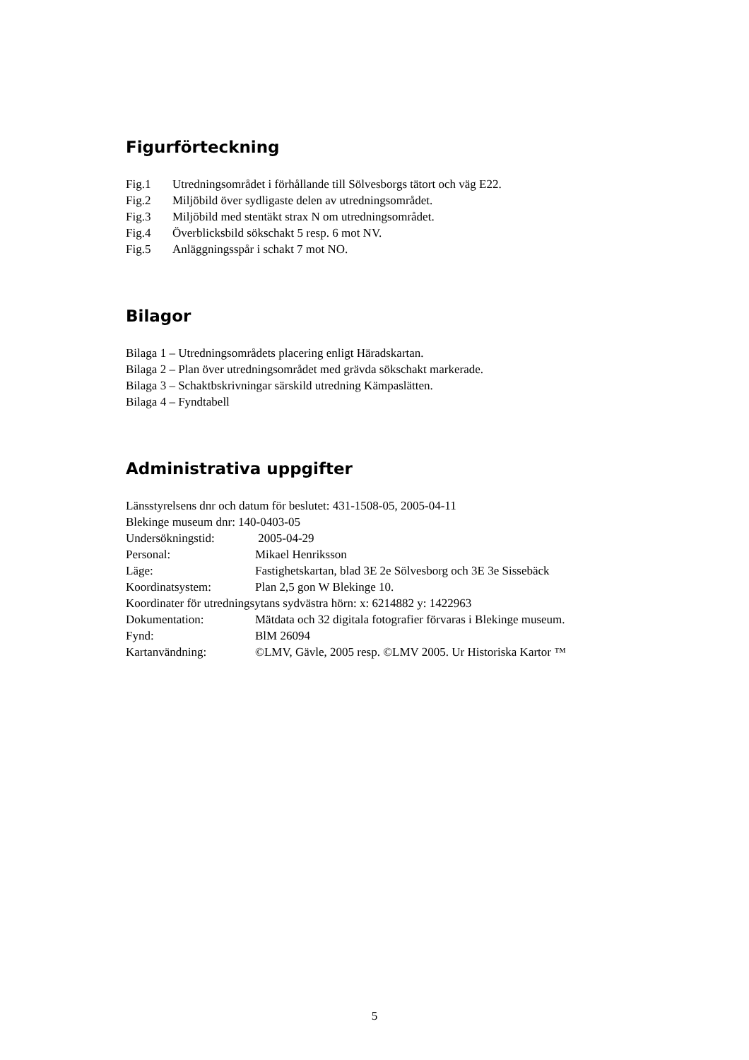Figurförteckning
Fig.1 Utredningsområdet i förhållande till Sölvesborgs tätort och väg E22.
Fig.2 Miljöbild över sydligaste delen av utredningsområdet.
Fig.3 Miljöbild med stentäkt strax N om utredningsområdet.
Fig.4 Överblicksbild sökschakt 5 resp. 6 mot NV.
Fig.5 Anläggningsspår i schakt 7 mot NO.
Bilagor
Bilaga 1 – Utredningsområdets placering enligt Häradskartan.
Bilaga 2 – Plan över utredningsområdet med grävda sökschakt markerade.
Bilaga 3 – Schaktbskrivningar särskild utredning Kämpaslätten.
Bilaga 4 – Fyndtabell
Administrativa uppgifter
Länsstyrelsens dnr och datum för beslutet: 431-1508-05, 2005-04-11
Blekinge museum dnr: 140-0403-05
Undersökningstid: 2005-04-29
Personal: Mikael Henriksson
Läge: Fastighetskartan, blad 3E 2e Sölvesborg och 3E 3e Sissebäck
Koordinatsystem: Plan 2,5 gon W Blekinge 10.
Koordinater för utredningsytans sydvästra hörn: x: 6214882 y: 1422963
Dokumentation: Mätdata och 32 digitala fotografier förvaras i Blekinge museum.
Fynd: BlM 26094
Kartanvändning: ©LMV, Gävle, 2005 resp. ©LMV 2005. Ur Historiska Kartor ™
5